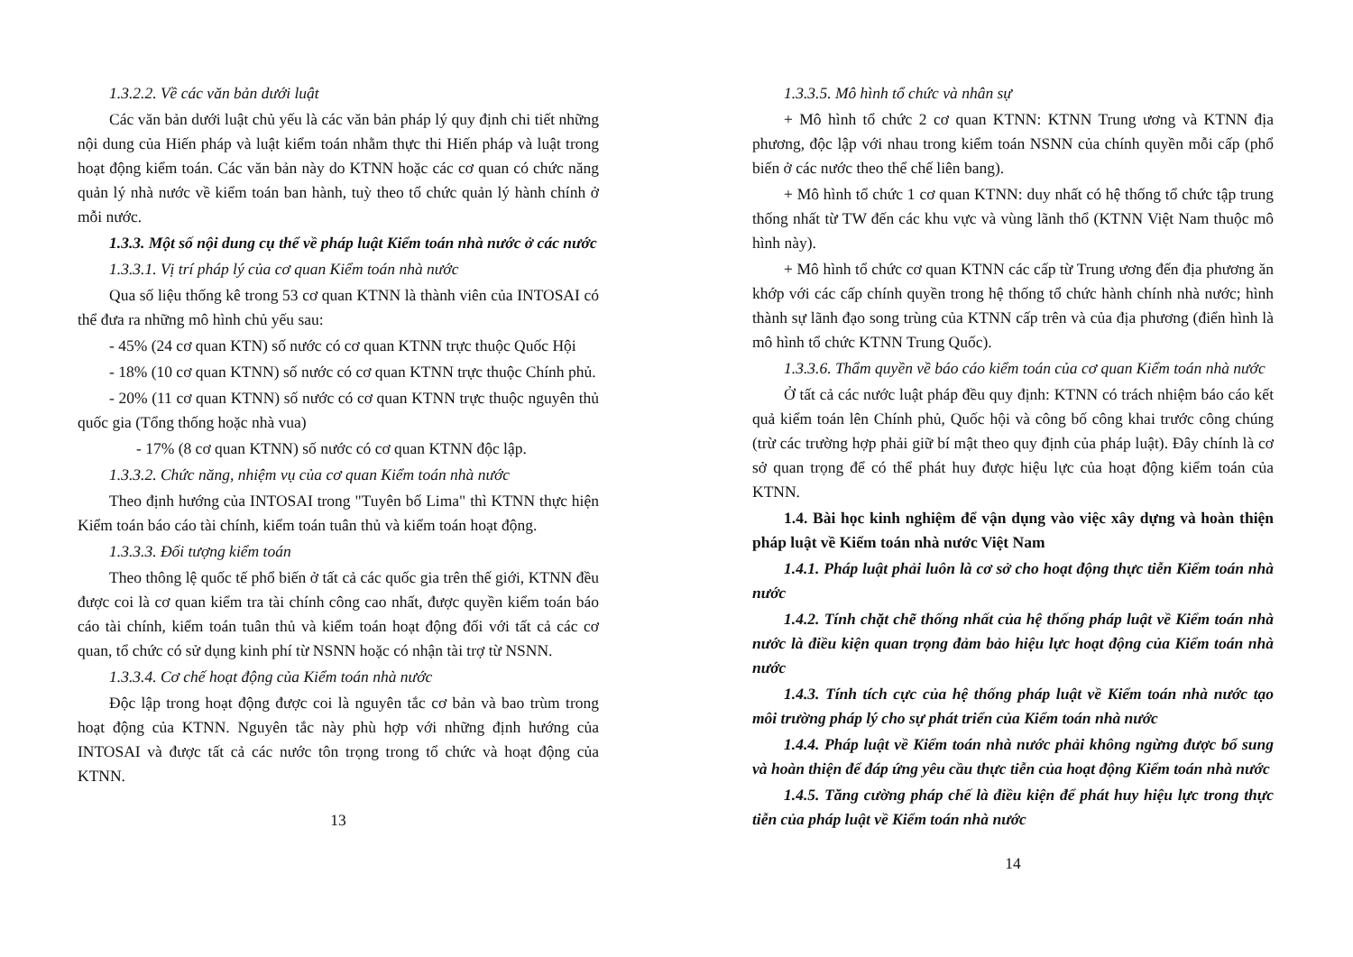1.3.2.2. Về các văn bản dưới luật
Các văn bản dưới luật chủ yếu là các văn bản pháp lý quy định chi tiết những nội dung của Hiến pháp và luật kiểm toán nhằm thực thi Hiến pháp và luật trong hoạt động kiểm toán. Các văn bản này do KTNN hoặc các cơ quan có chức năng quản lý nhà nước về kiểm toán ban hành, tuỳ theo tổ chức quản lý hành chính ở mỗi nước.
1.3.3. Một số nội dung cụ thể về pháp luật Kiểm toán nhà nước ở các nước
1.3.3.1. Vị trí pháp lý của cơ quan Kiểm toán nhà nước
Qua số liệu thống kê trong 53 cơ quan KTNN là thành viên của INTOSAI có thể đưa ra những mô hình chủ yếu sau:
- 45% (24 cơ quan KTN) số nước có cơ quan KTNN trực thuộc Quốc Hội
- 18% (10 cơ quan KTNN) số nước có cơ quan KTNN trực thuộc Chính phủ.
- 20% (11 cơ quan KTNN) số nước có cơ quan KTNN trực thuộc nguyên thủ quốc gia (Tổng thống hoặc nhà vua)
- 17% (8 cơ quan KTNN) số nước có cơ quan KTNN độc lập.
1.3.3.2. Chức năng, nhiệm vụ của cơ quan Kiểm toán nhà nước
Theo định hướng của INTOSAI trong "Tuyên bố Lima" thì KTNN thực hiện Kiểm toán báo cáo tài chính, kiểm toán tuân thủ và kiểm toán hoạt động.
1.3.3.3. Đối tượng kiểm toán
Theo thông lệ quốc tế phổ biến ở tất cả các quốc gia trên thế giới, KTNN đều được coi là cơ quan kiểm tra tài chính công cao nhất, được quyền kiểm toán báo cáo tài chính, kiểm toán tuân thủ và kiểm toán hoạt động đối với tất cả các cơ quan, tổ chức có sử dụng kinh phí từ NSNN hoặc có nhận tài trợ từ NSNN.
1.3.3.4. Cơ chế hoạt động của Kiểm toán nhà nước
Độc lập trong hoạt động được coi là nguyên tắc cơ bản và bao trùm trong hoạt động của KTNN. Nguyên tắc này phù hợp với những định hướng của INTOSAI và được tất cả các nước tôn trọng trong tổ chức và hoạt động của KTNN.
13
1.3.3.5. Mô hình tổ chức và nhân sự
+ Mô hình tổ chức 2 cơ quan KTNN: KTNN Trung ương và KTNN địa phương, độc lập với nhau trong kiểm toán NSNN của chính quyền mỗi cấp (phổ biến ở các nước theo thể chế liên bang).
+ Mô hình tổ chức 1 cơ quan KTNN: duy nhất có hệ thống tổ chức tập trung thống nhất từ TW đến các khu vực và vùng lãnh thổ (KTNN Việt Nam thuộc mô hình này).
+ Mô hình tổ chức cơ quan KTNN các cấp từ Trung ương đến địa phương ăn khớp với các cấp chính quyền trong hệ thống tổ chức hành chính nhà nước; hình thành sự lãnh đạo song trùng của KTNN cấp trên và của địa phương (điển hình là mô hình tổ chức KTNN Trung Quốc).
1.3.3.6. Thẩm quyền về báo cáo kiểm toán của cơ quan Kiểm toán nhà nước
Ở tất cả các nước luật pháp đều quy định: KTNN có trách nhiệm báo cáo kết quả kiểm toán lên Chính phủ, Quốc hội và công bố công khai trước công chúng (trừ các trường hợp phải giữ bí mật theo quy định của pháp luật). Đây chính là cơ sở quan trọng để có thể phát huy được hiệu lực của hoạt động kiểm toán của KTNN.
1.4. Bài học kinh nghiệm để vận dụng vào việc xây dựng và hoàn thiện pháp luật về Kiểm toán nhà nước Việt Nam
1.4.1. Pháp luật phải luôn là cơ sở cho hoạt động thực tiễn Kiểm toán nhà nước
1.4.2. Tính chặt chẽ thống nhất của hệ thống pháp luật về Kiểm toán nhà nước là điều kiện quan trọng đảm bảo hiệu lực hoạt động của Kiểm toán nhà nước
1.4.3. Tính tích cực của hệ thống pháp luật về Kiểm toán nhà nước tạo môi trường pháp lý cho sự phát triển của Kiểm toán nhà nước
1.4.4. Pháp luật về Kiểm toán nhà nước phải không ngừng được bổ sung và hoàn thiện để đáp ứng yêu cầu thực tiễn của hoạt động Kiểm toán nhà nước
1.4.5. Tăng cường pháp chế là điều kiện để phát huy hiệu lực trong thực tiễn của pháp luật về Kiểm toán nhà nước
14